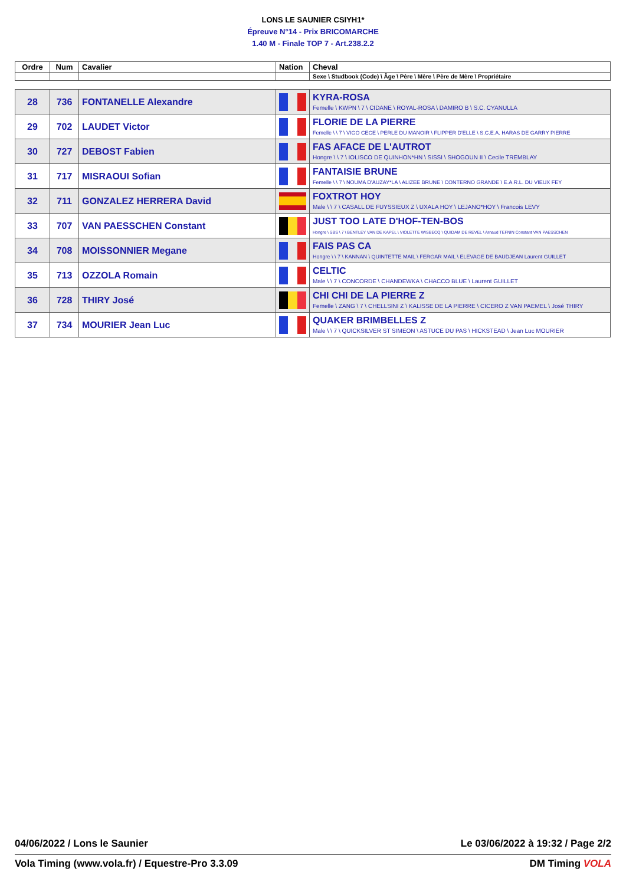LONS LE SAUNIER CSIYH1*
Épreuve N°14 - Prix BRICOMARCHE
1.40 M - Finale TOP 7 - Art.238.2.2
| Ordre | Num | Cavalier | Nation | Cheval |
| --- | --- | --- | --- | --- |
| | | | | Sexe \ Studbook (Code) \ Âge \ Père \ Mère \ Père de Mère \ Propriétaire |
| 28 | 736 | FONTANELLE Alexandre | | KYRA-ROSA Femelle \ KWPN \ 7 \ CIDANE \ ROYAL-ROSA \ DAMIRO B \ S.C. CYANULLA |
| 29 | 702 | LAUDET Victor | | FLORIE DE LA PIERRE Femelle \ \ 7 \ VIGO CECE \ PERLE DU MANOIR \ FLIPPER D'ELLE \ S.C.E.A. HARAS DE GARRY PIERRE |
| 30 | 727 | DEBOST Fabien | | FAS AFACE DE L'AUTROT Hongre \ \ 7 \ IOLISCO DE QUINHON*HN \ SISSI \ SHOGOUN II \ Cecile TREMBLAY |
| 31 | 717 | MISRAOUI Sofian | | FANTAISIE BRUNE Femelle \ \ 7 \ NOUMA D'AUZAY*LA \ ALIZEE BRUNE \ CONTERNO GRANDE \ E.A.R.L. DU VIEUX FEY |
| 32 | 711 | GONZALEZ HERRERA David | | FOXTROT HOY Male \ \ 7 \ CASALL DE FUYSSIEUX Z \ UXALA HOY \ LEJANO*HOY \ Francois LEVY |
| 33 | 707 | VAN PAESSCHEN Constant | | JUST TOO LATE D'HOF-TEN-BOS Hongre \ SBS \ 7 \ BENTLEY VAN DE KAPEL \ VIOLETTE WISBECQ \ QUIDAM DE REVEL \ Arnaud TEFNIN Constant VAN PAESSCHEN |
| 34 | 708 | MOISSONNIER Megane | | FAIS PAS CA Hongre \ \ 7 \ KANNAN \ QUINTETTE MAIL \ FERGAR MAIL \ ELEVAGE DE BAUDJEAN Laurent GUILLET |
| 35 | 713 | OZZOLA Romain | | CELTIC Male \ \ 7 \ CONCORDE \ CHANDEWKA \ CHACCO BLUE \ Laurent GUILLET |
| 36 | 728 | THIRY José | | CHI CHI DE LA PIERRE Z Femelle \ ZANG \ 7 \ CHELLSINI Z \ KALISSE DE LA PIERRE \ CICERO Z VAN PAEMEL \ José THIRY |
| 37 | 734 | MOURIER Jean Luc | | QUAKER BRIMBELLES Z Male \ \ 7 \ QUICKSILVER ST SIMEON \ ASTUCE DU PAS \ HICKSTEAD \ Jean Luc MOURIER |
04/06/2022 / Lons le Saunier Le 03/06/2022 à 19:32 / Page 2/2
Vola Timing (www.vola.fr) / Equestre-Pro 3.3.09 DM Timing VOLA